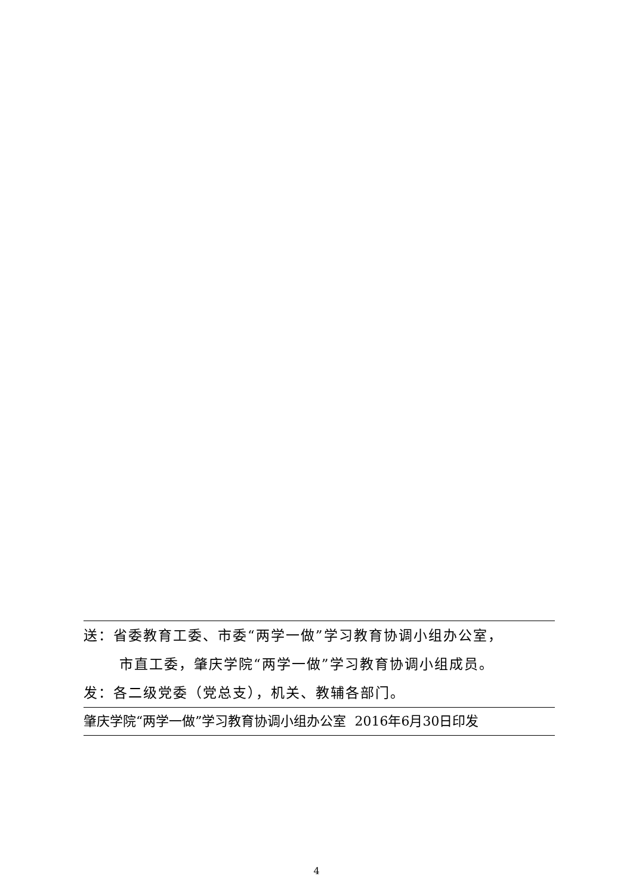送：省委教育工委、市委“两学一做”学习教育协调小组办公室，
市直工委，肇庆学院“两学一做”学习教育协调小组成员。
发：各二级党委（党总支），机关、教辅各部门。
肇庆学院“两学一做”学习教育协调小组办公室 2016年6月30日印发
4